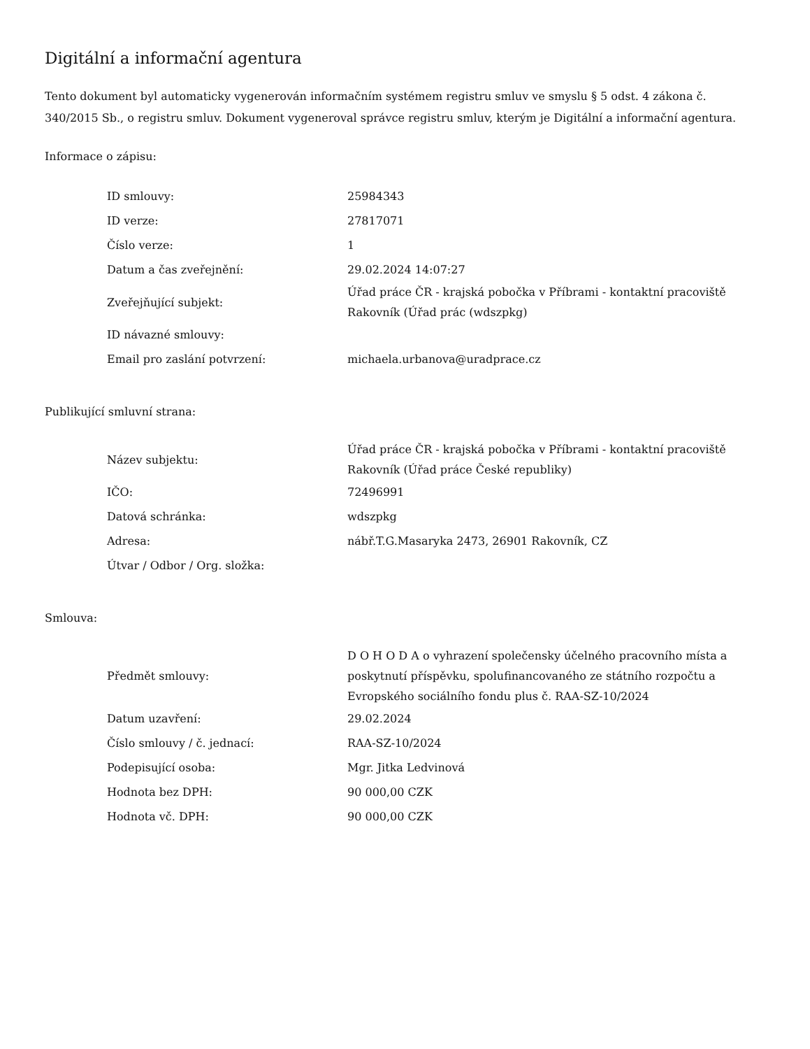Digitální a informační agentura
Tento dokument byl automaticky vygenerován informačním systémem registru smluv ve smyslu § 5 odst. 4 zákona č. 340/2015 Sb., o registru smluv. Dokument vygeneroval správce registru smluv, kterým je Digitální a informační agentura.
Informace o zápisu:
| ID smlouvy: | 25984343 |
| ID verze: | 27817071 |
| Číslo verze: | 1 |
| Datum a čas zveřejnění: | 29.02.2024 14:07:27 |
| Zveřejňující subjekt: | Úřad práce ČR - krajská pobočka v Příbrami - kontaktní pracoviště Rakovník (Úřad prác (wdszpkg) |
| ID návazné smlouvy: | |
| Email pro zaslání potvrzení: | michaela.urbanova@uradprace.cz |
Publikující smluvní strana:
| Název subjektu: | Úřad práce ČR - krajská pobočka v Příbrami - kontaktní pracoviště Rakovník (Úřad práce České republiky) |
| IČO: | 72496991 |
| Datová schránka: | wdszpkg |
| Adresa: | nábř.T.G.Masaryka 2473, 26901 Rakovník, CZ |
| Útvar / Odbor / Org. složka: | |
Smlouva:
| Předmět smlouvy: | D O H O D A o vyhrazení společensky účelného pracovního místa a poskytnutí příspěvku, spolufinancovaného ze státního rozpočtu a Evropského sociálního fondu plus č. RAA-SZ-10/2024 |
| Datum uzavření: | 29.02.2024 |
| Číslo smlouvy / č. jednací: | RAA-SZ-10/2024 |
| Podepisující osoba: | Mgr. Jitka Ledvinová |
| Hodnota bez DPH: | 90 000,00 CZK |
| Hodnota vč. DPH: | 90 000,00 CZK |